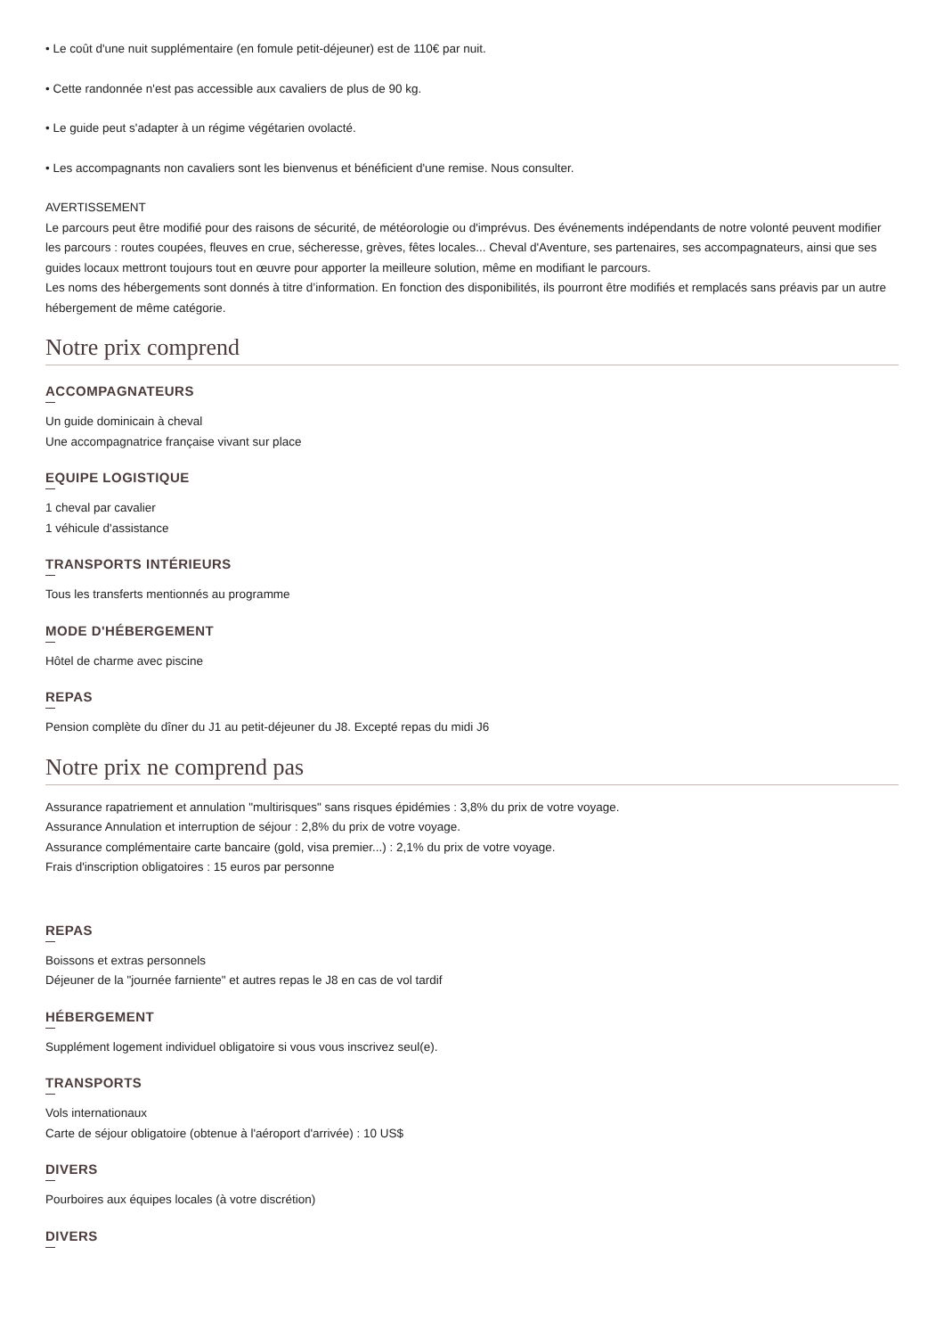• Le coût d'une nuit supplémentaire (en fomule petit-déjeuner) est de 110€ par nuit.
• Cette randonnée n'est pas accessible aux cavaliers de plus de 90 kg.
• Le guide peut s'adapter à un régime végétarien ovolacté.
• Les accompagnants non cavaliers sont les bienvenus et bénéficient d'une remise. Nous consulter.
AVERTISSEMENT
Le parcours peut être modifié pour des raisons de sécurité, de météorologie ou d'imprévus. Des événements indépendants de notre volonté peuvent modifier les parcours : routes coupées, fleuves en crue, sécheresse, grèves, fêtes locales... Cheval d'Aventure, ses partenaires, ses accompagnateurs, ainsi que ses guides locaux mettront toujours tout en œuvre pour apporter la meilleure solution, même en modifiant le parcours.
Les noms des hébergements sont donnés à titre d’information. En fonction des disponibilités, ils pourront être modifiés et remplacés sans préavis par un autre hébergement de même catégorie.
Notre prix comprend
ACCOMPAGNATEURS
Un guide dominicain à cheval
Une accompagnatrice française vivant sur place
EQUIPE LOGISTIQUE
1 cheval par cavalier
1 véhicule d'assistance
TRANSPORTS INTÉRIEURS
Tous les transferts mentionnés au programme
MODE D'HÉBERGEMENT
Hôtel de charme avec piscine
REPAS
Pension complète du dîner du J1 au petit-déjeuner du J8. Excepté repas du midi J6
Notre prix ne comprend pas
Assurance rapatriement et annulation "multirisques" sans risques épidémies : 3,8% du prix de votre voyage.
Assurance Annulation et interruption de séjour : 2,8% du prix de votre voyage.
Assurance complémentaire carte bancaire (gold, visa premier...) : 2,1% du prix de votre voyage.
Frais d'inscription obligatoires : 15 euros par personne
REPAS
Boissons et extras personnels
Déjeuner de la "journée farniente" et autres repas le J8 en cas de vol tardif
HÉBERGEMENT
Supplément logement individuel obligatoire si vous vous inscrivez seul(e).
TRANSPORTS
Vols internationaux
Carte de séjour obligatoire (obtenue à l'aéroport d'arrivée) : 10 US$
DIVERS
Pourboires aux équipes locales (à votre discrétion)
DIVERS